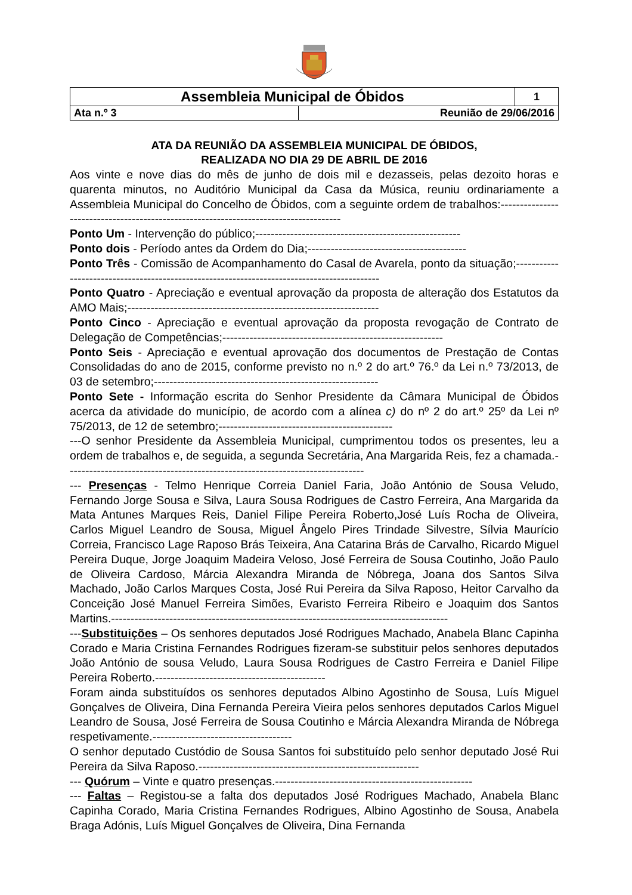| Assembleia Municipal de Óbidos | | 1 |
| Ata n.º 3 | Reunião de 29/06/2016 | |
ATA DA REUNIÃO DA ASSEMBLEIA MUNICIPAL DE ÓBIDOS,
REALIZADA NO DIA 29 DE ABRIL DE 2016
Aos vinte e nove dias do mês de junho de dois mil e dezasseis, pelas dezoito horas e quarenta minutos, no Auditório Municipal da Casa da Música, reuniu ordinariamente a Assembleia Municipal do Concelho de Óbidos, com a seguinte ordem de trabalhos:-------------------------------------------------------------------------------------
Ponto Um - Intervenção do público;-----------------------------------------------------
Ponto dois - Período antes da Ordem do Dia;-----------------------------------------
Ponto Três - Comissão de Acompanhamento do Casal de Avarela, ponto da situação;-------------------------------------------------------------------------------------------
Ponto Quatro - Apreciação e eventual aprovação da proposta de alteração dos Estatutos da AMO Mais;-----------------------------------------------------------------
Ponto Cinco - Apreciação e eventual aprovação da proposta revogação de Contrato de Delegação de Competências;---------------------------------------------------------
Ponto Seis - Apreciação e eventual aprovação dos documentos de Prestação de Contas Consolidadas do ano de 2015, conforme previsto no n.º 2 do art.º 76.º da Lei n.º 73/2013, de 03 de setembro;----------------------------------------------------------
Ponto Sete - Informação escrita do Senhor Presidente da Câmara Municipal de Óbidos acerca da atividade do município, de acordo com a alínea c) do nº 2 do art.º 25º da Lei nº 75/2013, de 12 de setembro;---------------------------------------------
---O senhor Presidente da Assembleia Municipal, cumprimentou todos os presentes, leu a ordem de trabalhos e, de seguida, a segunda Secretária, Ana Margarida Reis, fez a chamada.-----------------------------------------------------------------------------
--- Presenças - Telmo Henrique Correia Daniel Faria, João António de Sousa Veludo, Fernando Jorge Sousa e Silva, Laura Sousa Rodrigues de Castro Ferreira, Ana Margarida da Mata Antunes Marques Reis, Daniel Filipe Pereira Roberto,José Luís Rocha de Oliveira, Carlos Miguel Leandro de Sousa, Miguel Ângelo Pires Trindade Silvestre, Sílvia Maurício Correia, Francisco Lage Raposo Brás Teixeira, Ana Catarina Brás de Carvalho, Ricardo Miguel Pereira Duque, Jorge Joaquim Madeira Veloso, José Ferreira de Sousa Coutinho, João Paulo de Oliveira Cardoso, Márcia Alexandra Miranda de Nóbrega, Joana dos Santos Silva Machado, João Carlos Marques Costa, José Rui Pereira da Silva Raposo, Heitor Carvalho da Conceição José Manuel Ferreira Simões, Evaristo Ferreira Ribeiro e Joaquim dos Santos Martins.---------------------------------------------------------------------------------------
---Substituições – Os senhores deputados José Rodrigues Machado, Anabela Blanc Capinha Corado e Maria Cristina Fernandes Rodrigues fizeram-se substituir pelos senhores deputados João António de sousa Veludo, Laura Sousa Rodrigues de Castro Ferreira e Daniel Filipe Pereira Roberto.--------------------------------------------
Foram ainda substituídos os senhores deputados Albino Agostinho de Sousa, Luís Miguel Gonçalves de Oliveira, Dina Fernanda Pereira Vieira pelos senhores deputados Carlos Miguel Leandro de Sousa, José Ferreira de Sousa Coutinho e Márcia Alexandra Miranda de Nóbrega respetivamente.------------------------------------
O senhor deputado Custódio de Sousa Santos foi substituído pelo senhor deputado José Rui Pereira da Silva Raposo.---------------------------------------------------------
--- Quórum – Vinte e quatro presenças.---------------------------------------------------
--- Faltas – Registou-se a falta dos deputados José Rodrigues Machado, Anabela Blanc Capinha Corado, Maria Cristina Fernandes Rodrigues, Albino Agostinho de Sousa, Anabela Braga Adónis, Luís Miguel Gonçalves de Oliveira, Dina Fernanda